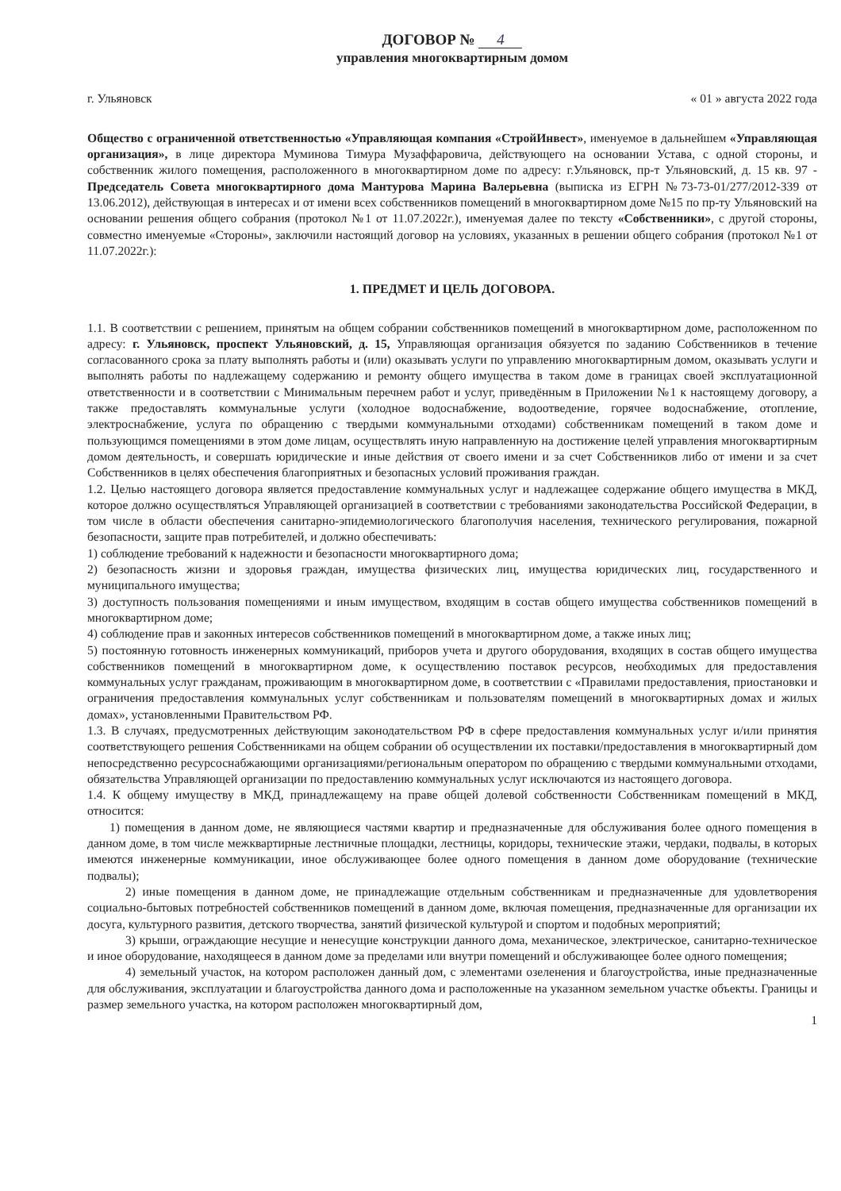ДОГОВОР № 4
управления многоквартирным домом
г. Ульяновск « 01 » августа 2022 года
Общество с ограниченной ответственностью «Управляющая компания «СтройИнвест», именуемое в дальнейшем «Управляющая организация», в лице директора Муминова Тимура Музаффаровича, действующего на основании Устава, с одной стороны, и собственник жилого помещения, расположенного в многоквартирном доме по адресу: г.Ульяновск, пр-т Ульяновский, д. 15 кв. 97 - Председатель Совета многоквартирного дома Мантурова Марина Валерьевна (выписка из ЕГРН №73-73-01/277/2012-339 от 13.06.2012), действующая в интересах и от имени всех собственников помещений в многоквартирном доме №15 по пр-ту Ульяновский на основании решения общего собрания (протокол №1 от 11.07.2022г.), именуемая далее по тексту «Собственники», с другой стороны, совместно именуемые «Стороны», заключили настоящий договор на условиях, указанных в решении общего собрания (протокол №1 от 11.07.2022г.):
1. ПРЕДМЕТ И ЦЕЛЬ ДОГОВОРА.
1.1. В соответствии с решением, принятым на общем собрании собственников помещений в многоквартирном доме, расположенном по адресу: г. Ульяновск, проспект Ульяновский, д. 15, Управляющая организация обязуется по заданию Собственников в течение согласованного срока за плату выполнять работы и (или) оказывать услуги по управлению многоквартирным домом, оказывать услуги и выполнять работы по надлежащему содержанию и ремонту общего имущества в таком доме в границах своей эксплуатационной ответственности и в соответствии с Минимальным перечнем работ и услуг, приведённым в Приложении №1 к настоящему договору, а также предоставлять коммунальные услуги (холодное водоснабжение, водоотведение, горячее водоснабжение, отопление, электроснабжение, услуга по обращению с твердыми коммунальными отходами) собственникам помещений в таком доме и пользующимся помещениями в этом доме лицам, осуществлять иную направленную на достижение целей управления многоквартирным домом деятельность, и совершать юридические и иные действия от своего имени и за счет Собственников либо от имени и за счет Собственников в целях обеспечения благоприятных и безопасных условий проживания граждан.
1.2. Целью настоящего договора является предоставление коммунальных услуг и надлежащее содержание общего имущества в МКД, которое должно осуществляться Управляющей организацией в соответствии с требованиями законодательства Российской Федерации, в том числе в области обеспечения санитарно-эпидемиологического благополучия населения, технического регулирования, пожарной безопасности, защите прав потребителей, и должно обеспечивать:
1) соблюдение требований к надежности и безопасности многоквартирного дома;
2) безопасность жизни и здоровья граждан, имущества физических лиц, имущества юридических лиц, государственного и муниципального имущества;
3) доступность пользования помещениями и иным имуществом, входящим в состав общего имущества собственников помещений в многоквартирном доме;
4) соблюдение прав и законных интересов собственников помещений в многоквартирном доме, а также иных лиц;
5) постоянную готовность инженерных коммуникаций, приборов учета и другого оборудования, входящих в состав общего имущества собственников помещений в многоквартирном доме, к осуществлению поставок ресурсов, необходимых для предоставления коммунальных услуг гражданам, проживающим в многоквартирном доме, в соответствии с «Правилами предоставления, приостановки и ограничения предоставления коммунальных услуг собственникам и пользователям помещений в многоквартирных домах и жилых домах», установленными Правительством РФ.
1.3. В случаях, предусмотренных действующим законодательством РФ в сфере предоставления коммунальных услуг и/или принятия соответствующего решения Собственниками на общем собрании об осуществлении их поставки/предоставления в многоквартирный дом непосредственно ресурсоснабжающими организациями/региональным оператором по обращению с твердыми коммунальными отходами, обязательства Управляющей организации по предоставлению коммунальных услуг исключаются из настоящего договора.
1.4. К общему имуществу в МКД, принадлежащему на праве общей долевой собственности Собственникам помещений в МКД, относится:
1) помещения в данном доме, не являющиеся частями квартир и предназначенные для обслуживания более одного помещения в данном доме, в том числе межквартирные лестничные площадки, лестницы, коридоры, технические этажи, чердаки, подвалы, в которых имеются инженерные коммуникации, иное обслуживающее более одного помещения в данном доме оборудование (технические подвалы);
2) иные помещения в данном доме, не принадлежащие отдельным собственникам и предназначенные для удовлетворения социально-бытовых потребностей собственников помещений в данном доме, включая помещения, предназначенные для организации их досуга, культурного развития, детского творчества, занятий физической культурой и спортом и подобных мероприятий;
3) крыши, ограждающие несущие и ненесущие конструкции данного дома, механическое, электрическое, санитарно-техническое и иное оборудование, находящееся в данном доме за пределами или внутри помещений и обслуживающее более одного помещения;
4) земельный участок, на котором расположен данный дом, с элементами озеленения и благоустройства, иные предназначенные для обслуживания, эксплуатации и благоустройства данного дома и расположенные на указанном земельном участке объекты. Границы и размер земельного участка, на котором расположен многоквартирный дом,
1